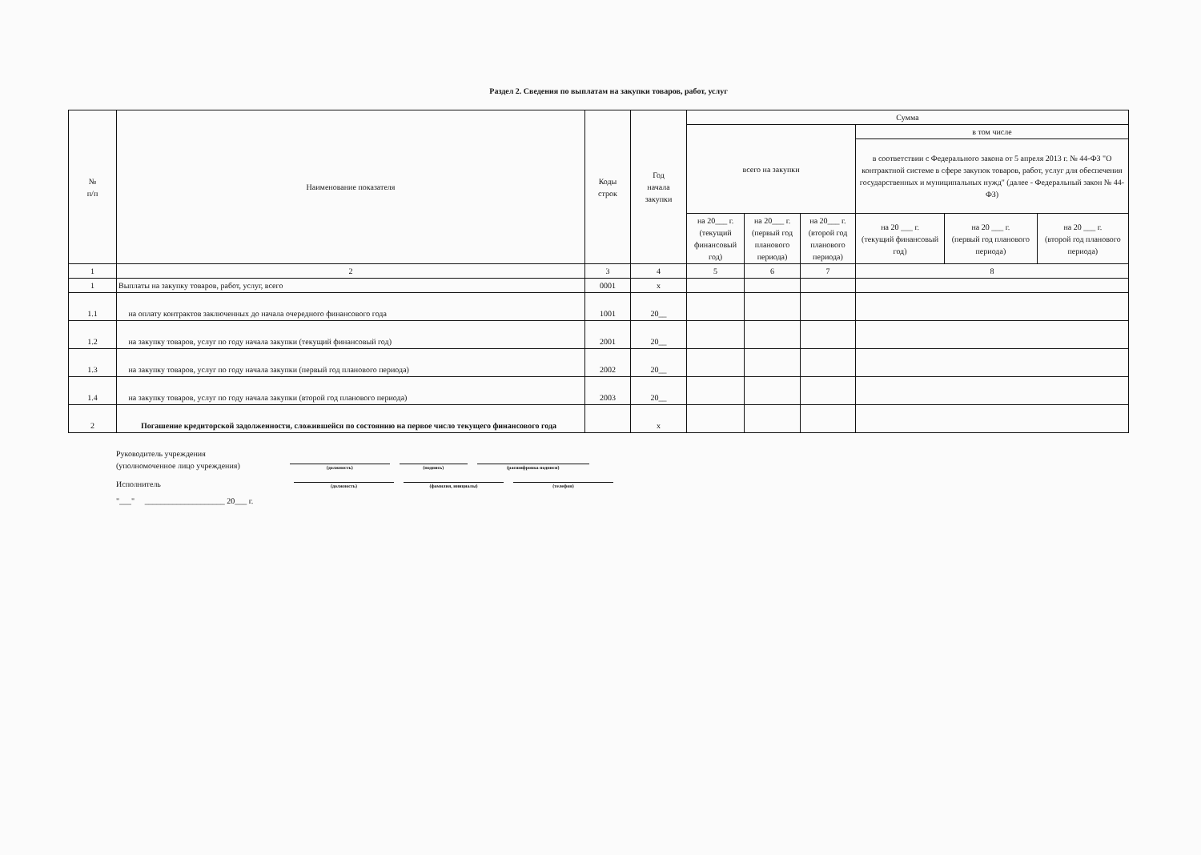Раздел 2. Сведения по выплатам на закупки товаров, работ, услуг
| № п/п | Наименование показателя | Коды строк | Год начала закупки | Сумма | | | | | |
| --- | --- | --- | --- | --- | --- | --- | --- | --- | --- |
| | | | | всего на закупки | | | в том числе | | |
| | | | | | | | в соответствии с Федерального закона от 5 апреля 2013 г. № 44-ФЗ "О контрактной системе в сфере закупок товаров, работ, услуг для обеспечения государственных и муниципальных нужд" (далее - Федеральный закон № 44-ФЗ) | | |
| | | | | на 20___ г. (текущий финансовый год) | на 20___ г. (первый год планового периода) | на 20___ г. (второй год планового периода) | на 20 ___ г. (текущий финансовый год) | на 20 ___ г. (первый год планового периода) | на 20 ___ г. (второй год планового периода) |
| 1 | 2 | 3 | 4 | 5 | 6 | 7 | 8 | | |
| 1 | Выплаты на закупку товаров, работ, услуг, всего | 0001 | x | | | | | | |
| 1.1 | на оплату контрактов заключенных до начала очередного финансового года | 1001 | 20__ | | | | | | |
| 1.2 | на закупку товаров, услуг по году начала закупки (текущий финансовый год) | 2001 | 20__ | | | | | | |
| 1.3 | на закупку товаров, услуг по году начала закупки (первый год планового периода) | 2002 | 20__ | | | | | | |
| 1.4 | на закупку товаров, услуг по году начала закупки (второй год планового периода) | 2003 | 20__ | | | | | | |
| 2 | Погашение кредиторской задолженности, сложившейся по состоянию на первое число текущего финансового года | | x | | | | | | |
Руководитель учреждения
(уполномоченное лицо учреждения)
(должность) (подпись) (расшифровка подписи)
Исполнитель
(должность) (фамилия, инициалы) (телефон)
"___" ____________________ 20___ г.